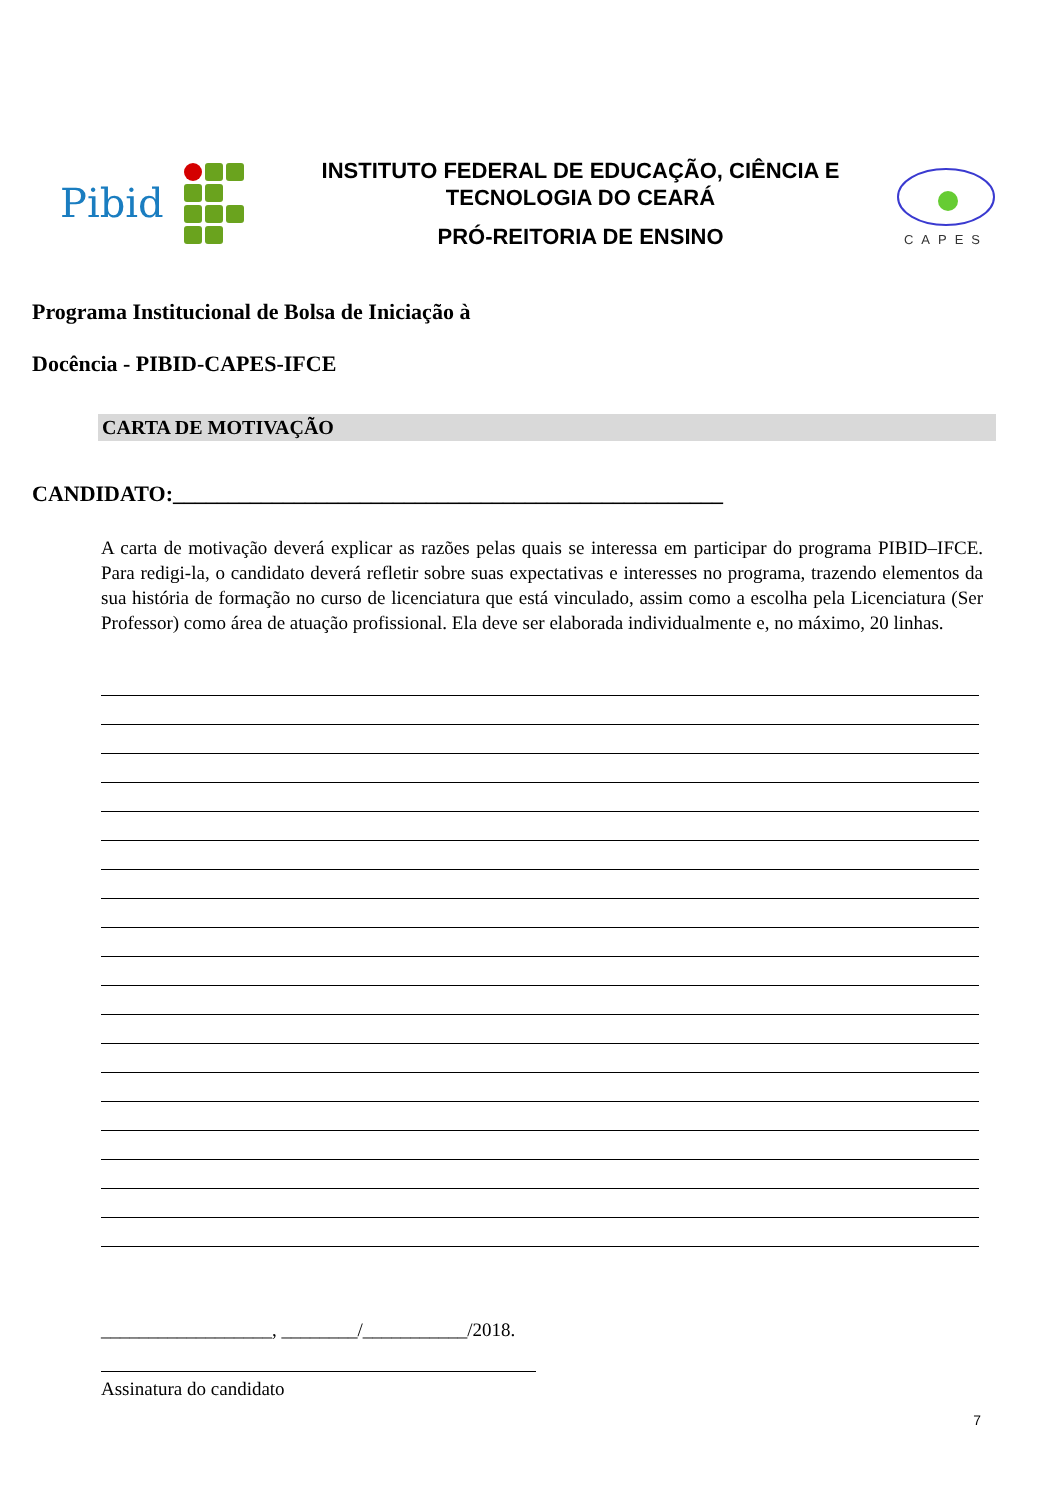Pibid
INSTITUTO FEDERAL DE EDUCAÇÃO, CIÊNCIA E
TECNOLOGIA DO CEARÁ
PRÓ-REITORIA DE ENSINO
CAPES
Programa Institucional de Bolsa de Iniciação à
Docência - PIBID-CAPES-IFCE
CARTA DE MOTIVAÇÃO
CANDIDATO:__________________________________________________
A carta de motivação deverá explicar as razões pelas quais se interessa em participar do programa PIBID–IFCE. Para redigi-la, o candidato deverá refletir sobre suas expectativas e interesses no programa, trazendo elementos da sua história de formação no curso de licenciatura que está vinculado, assim como a escolha pela Licenciatura (Ser Professor) como área de atuação profissional. Ela deve ser elaborada individualmente e, no máximo, 20 linhas.
__________________, ________/___________/2018.
Assinatura do candidato
7